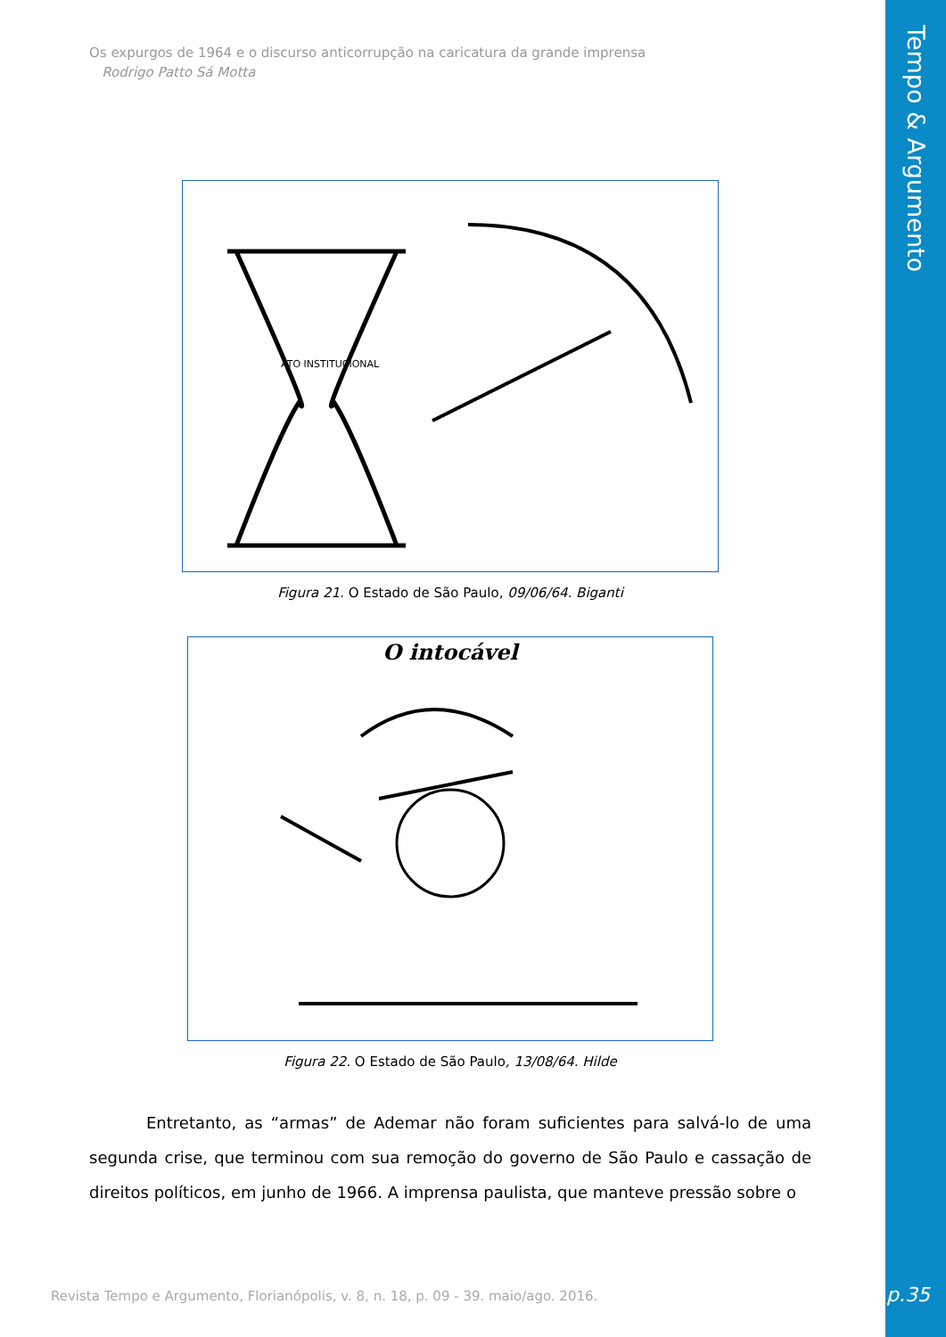Tempo & Argumento
Os expurgos de 1964 e o discurso anticorrupção na caricatura da grande imprensa
Rodrigo Patto Sá Motta
ATO INSTITUCIONAL
Figura 21. O Estado de São Paulo, 09/06/64. Biganti
O intocável
Figura 22. O Estado de São Paulo, 13/08/64. Hilde
Entretanto, as “armas” de Ademar não foram suficientes para salvá-lo de uma segunda crise, que terminou com sua remoção do governo de São Paulo e cassação de direitos políticos, em junho de 1966. A imprensa paulista, que manteve pressão sobre o
Revista Tempo e Argumento, Florianópolis, v. 8, n. 18, p. 09 - 39. maio/ago. 2016.
p.35